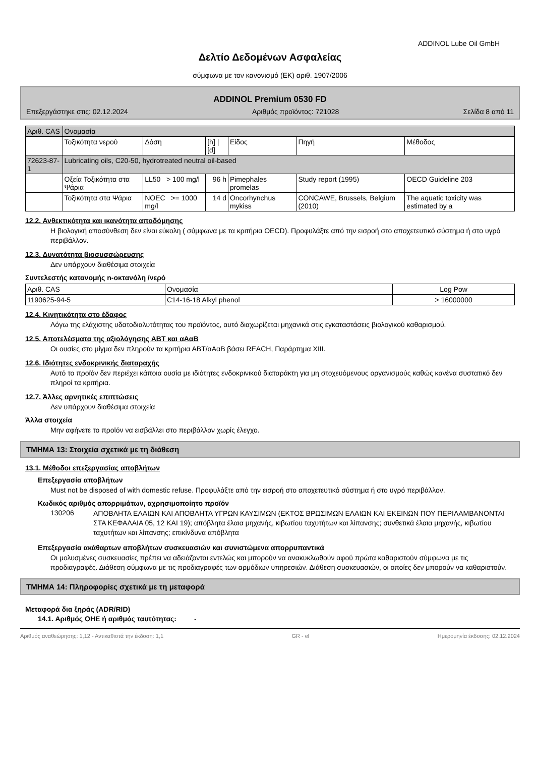ADDINOL Lube Oil GmbH
Δελτίο Δεδομένων Ασφαλείας
σύμφωνα με τον κανονισμό (ΕΚ) αριθ. 1907/2006
ADDINOL Premium 0530 FD
Επεξεργάστηκε στις: 02.12.2024 Αριθμός προϊόντος: 721028 Σελίδα 8 από 11
| Αριθ. CAS | Ονομασία | | | | | |
| --- | --- | --- | --- | --- | --- | --- |
| | Τοξικότητα νερού | Δόση | [h] / [d] | Είδος | Πηγή | Μέθοδος |
| 72623-87-1 | Lubricating oils, C20-50, hydrotreated neutral oil-based | | | | | |
| | Οξεία Τοξικότητα στα Ψάρια | LL50 > 100 mg/l | 96 h | Pimephales promelas | Study report (1995) | OECD Guideline 203 |
| | Τοξικότητα στα Ψάρια | NOEC >= 1000 mg/l | 14 d | Oncorhynchus mykiss | CONCAWE, Brussels, Belgium (2010) | The aquatic toxicity was estimated by a |
12.2. Ανθεκτικότητα και ικανότητα αποδόμησης
Η βιολογική αποσύνθεση δεν είναι εύκολη ( σύμφωνα με τα κριτήρια OECD). Προφυλάξτε από την εισροή στο αποχετευτικό σύστημα ή στο υγρό περιβάλλον.
12.3. Δυνατότητα βιοσυσσώρευσης
Δεν υπάρχουν διαθέσιμα στοιχεία
Συντελεστής κατανομής n-οκτανόλη /νερό
| Αριθ. CAS | Ονομασία | Log Pow |
| --- | --- | --- |
| 1190625-94-5 | C14-16-18 Alkyl phenol | > 16000000 |
12.4. Κινητικότητα στο έδαφος
Λόγω της ελάχιστης υδατοδιαλυτότητας του προϊόντος, αυτό διαχωρίζεται μηχανικά στις εγκαταστάσεις βιολογικού καθαρισμού.
12.5. Αποτελέσματα της αξιολόγησης ΑΒΤ και αΑαΒ
Οι ουσίες στο μίγμα δεν πληρούν τα κριτήρια ΑΒΤ/αΑαΒ βάσει REACH, Παράρτημα XIII.
12.6. Ιδιότητες ενδοκρινικής διαταραχής
Αυτό το προϊόν δεν περιέχει κάποια ουσία με ιδιότητες ενδοκρινικού διαταράκτη για μη στοχευόμενους οργανισμούς καθώς κανένα συστατικό δεν πληροί τα κριτήρια.
12.7. Άλλες αρνητικές επιπτώσεις
Δεν υπάρχουν διαθέσιμα στοιχεία
Άλλα στοιχεία
Μην αφήνετε το προϊόν να εισβάλλει στο περιβάλλον χωρίς έλεγχο.
ΤΜΗΜΑ 13: Στοιχεία σχετικά με τη διάθεση
13.1. Μέθοδοι επεξεργασίας αποβλήτων
Επεξεργασία αποβλήτων
Must not be disposed of with domestic refuse. Προφυλάξτε από την εισροή στο αποχετευτικό σύστημα ή στο υγρό περιβάλλον.
Κωδικός αριθμός απορριμάτων, αχρησιμοποίητο προϊόν
130206
ΑΠΟΒΛΗΤΑ ΕΛΑΙΩΝ ΚΑΙ ΑΠΟΒΛΗΤΑ ΥΓΡΩΝ ΚΑΥΣΙΜΩΝ (ΕΚΤΟΣ ΒΡΩΣΙΜΩΝ ΕΛΑΙΩΝ ΚΑΙ ΕΚΕΙΝΩΝ ΠΟΥ ΠΕΡΙΛΑΜΒΑΝΟΝΤΑΙ ΣΤΑ ΚΕΦΑΛΑΙΑ 05, 12 ΚΑΙ 19); απόβλητα έλαια μηχανής, κιβωτίου ταχυτήτων και λίπανσης; συνθετικά έλαια μηχανής, κιβωτίου ταχυτήτων και λίπανσης; επικίνδυνα απόβλητα
Επεξεργασία ακάθαρτων αποβλήτων συσκευασιών και συνιστώμενα απορρυπαντικά
Οι μολυσμένες συσκευασίες πρέπει να αδειάζονται εντελώς και μπορούν να ανακυκλωθούν αφού πρώτα καθαριστούν σύμφωνα με τις προδιαγραφές. Διάθεση σύμφωνα με τις προδιαγραφές των αρμόδιων υπηρεσιών. Διάθεση συσκευασιών, οι οποίες δεν μπορούν να καθαριστούν.
ΤΜΗΜΑ 14: Πληροφορίες σχετικά με τη μεταφορά
Μεταφορά δια ξηράς (ADR/RID)
14.1. Αριθμός ΟΗΕ ή αριθμός ταυτότητας:
-
Αριθμός αναθεώρησης: 1,12 - Αντικαθιστά την έκδοση: 1,1 GR - el Ημερομηνία έκδοσης: 02.12.2024